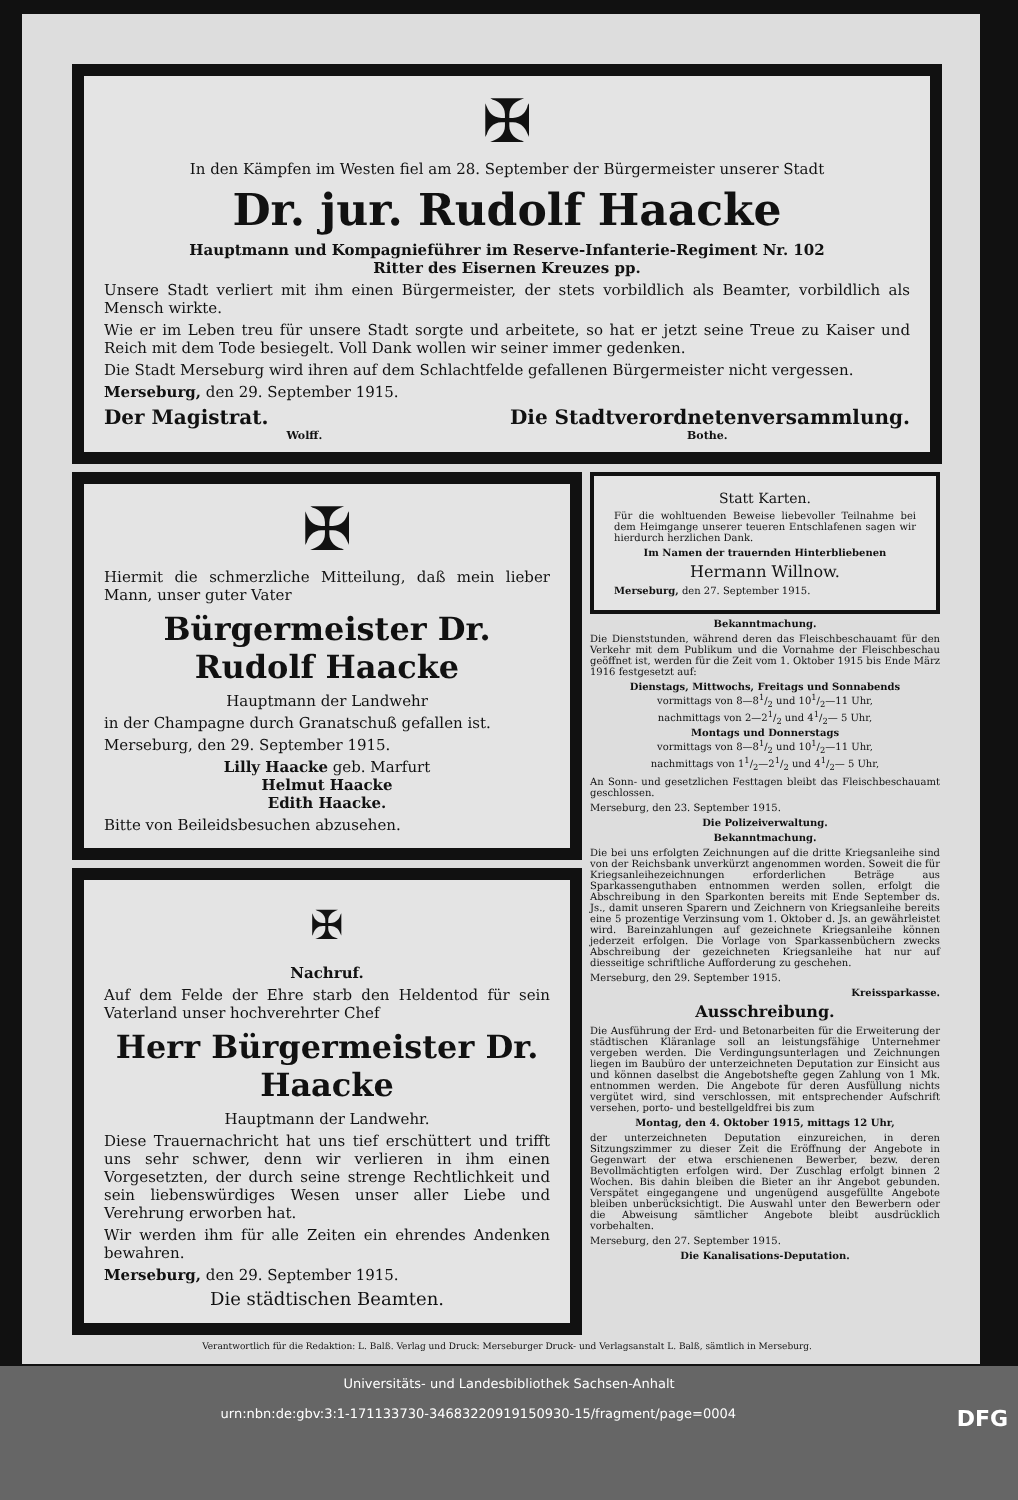✠
In den Kämpfen im Westen fiel am 28. September der Bürgermeister unserer Stadt
Dr. jur. Rudolf Haacke
Hauptmann und Kompagnieführer im Reserve-Infanterie-Regiment Nr. 102
Ritter des Eisernen Kreuzes pp.
Unsere Stadt verliert mit ihm einen Bürgermeister, der stets vorbildlich als Beamter, vorbildlich als Mensch wirkte.
Wie er im Leben treu für unsere Stadt sorgte und arbeitete, so hat er jetzt seine Treue zu Kaiser und Reich mit dem Tode besiegelt. Voll Dank wollen wir seiner immer gedenken.
Die Stadt Merseburg wird ihren auf dem Schlachtfelde gefallenen Bürgermeister nicht vergessen.
Merseburg, den 29. September 1915.
Der Magistrat. Die Stadtverordnetenversammlung.
Wolff. Bothe.
✠
Hiermit die schmerzliche Mitteilung, daß mein lieber Mann, unser guter Vater
Bürgermeister Dr. Rudolf Haacke
Hauptmann der Landwehr
in der Champagne durch Granatschuß gefallen ist.
Merseburg, den 29. September 1915.
Lilly Haacke geb. Marfurt
Helmut Haacke
Edith Haacke.
Bitte von Beileidsbesuchen abzusehen.
✠
Nachruf.
Auf dem Felde der Ehre starb den Heldentod für sein Vaterland unser hochverehrter Chef
Herr Bürgermeister Dr. Haacke
Hauptmann der Landwehr.
Diese Trauernachricht hat uns tief erschüttert und trifft uns sehr schwer, denn wir verlieren in ihm einen Vorgesetzten, der durch seine strenge Rechtlichkeit und sein liebenswürdiges Wesen unser aller Liebe und Verehrung erworben hat.
Wir werden ihm für alle Zeiten ein ehrendes Andenken bewahren.
Merseburg, den 29. September 1915.
Die städtischen Beamten.
Statt Karten.
Für die wohltuenden Beweise liebevoller Teilnahme bei dem Heimgange unserer teueren Entschlafenen sagen wir hierdurch herzlichen Dank.
Im Namen der trauernden Hinterbliebenen
Hermann Willnow.
Merseburg, den 27. September 1915.
Bekanntmachung.
Die Dienststunden, während deren das Fleischbeschauamt für den Verkehr mit dem Publikum und die Vornahme der Fleischbeschau geöffnet ist, werden für die Zeit vom 1. Oktober 1915 bis Ende März 1916 festgesetzt auf:
Dienstags, Mittwochs, Freitags und Sonnabends
vormittags von 8—81/2 und 101/2—11 Uhr,
nachmittags von 2—21/2 und 41/2— 5 Uhr,
Montags und Donnerstags
vormittags von 8—81/2 und 101/2—11 Uhr,
nachmittags von 11/2—21/2 und 41/2— 5 Uhr,
An Sonn- und gesetzlichen Festtagen bleibt das Fleischbeschauamt geschlossen.
Merseburg, den 23. September 1915.
Die Polizeiverwaltung.
Bekanntmachung.
Die bei uns erfolgten Zeichnungen auf die dritte Kriegsanleihe sind von der Reichsbank unverkürzt angenommen worden. Soweit die für Kriegsanleihezeichnungen erforderlichen Beträge aus Sparkassenguthaben entnommen werden sollen, erfolgt die Abschreibung in den Sparkonten bereits mit Ende September ds. Js., damit unseren Sparern und Zeichnern von Kriegsanleihe bereits eine 5 prozentige Verzinsung vom 1. Oktober d. Js. an gewährleistet wird. Bareinzahlungen auf gezeichnete Kriegsanleihe können jederzeit erfolgen. Die Vorlage von Sparkassenbüchern zwecks Abschreibung der gezeichneten Kriegsanleihe hat nur auf diesseitige schriftliche Aufforderung zu geschehen.
Merseburg, den 29. September 1915.
Kreissparkasse.
Ausschreibung.
Die Ausführung der Erd- und Betonarbeiten für die Erweiterung der städtischen Kläranlage soll an leistungsfähige Unternehmer vergeben werden. Die Verdingungsunterlagen und Zeichnungen liegen im Baubüro der unterzeichneten Deputation zur Einsicht aus und können daselbst die Angebotshefte gegen Zahlung von 1 Mk. entnommen werden. Die Angebote für deren Ausfüllung nichts vergütet wird, sind verschlossen, mit entsprechender Aufschrift versehen, porto- und bestellgeldfrei bis zum
Montag, den 4. Oktober 1915, mittags 12 Uhr,
der unterzeichneten Deputation einzureichen, in deren Sitzungszimmer zu dieser Zeit die Eröffnung der Angebote in Gegenwart der etwa erschienenen Bewerber, bezw. deren Bevollmächtigten erfolgen wird. Der Zuschlag erfolgt binnen 2 Wochen. Bis dahin bleiben die Bieter an ihr Angebot gebunden. Verspätet eingegangene und ungenügend ausgefüllte Angebote bleiben unberücksichtigt. Die Auswahl unter den Bewerbern oder die Abweisung sämtlicher Angebote bleibt ausdrücklich vorbehalten.
Merseburg, den 27. September 1915.
Die Kanalisations-Deputation.
Verantwortlich für die Redaktion: L. Balß. Verlag und Druck: Merseburger Druck- und Verlagsanstalt L. Balß, sämtlich in Merseburg.
Universitäts- und Landesbibliothek Sachsen-Anhalt
urn:nbn:de:gbv:3:1-171133730-34683220919150930-15/fragment/page=0004 DFG